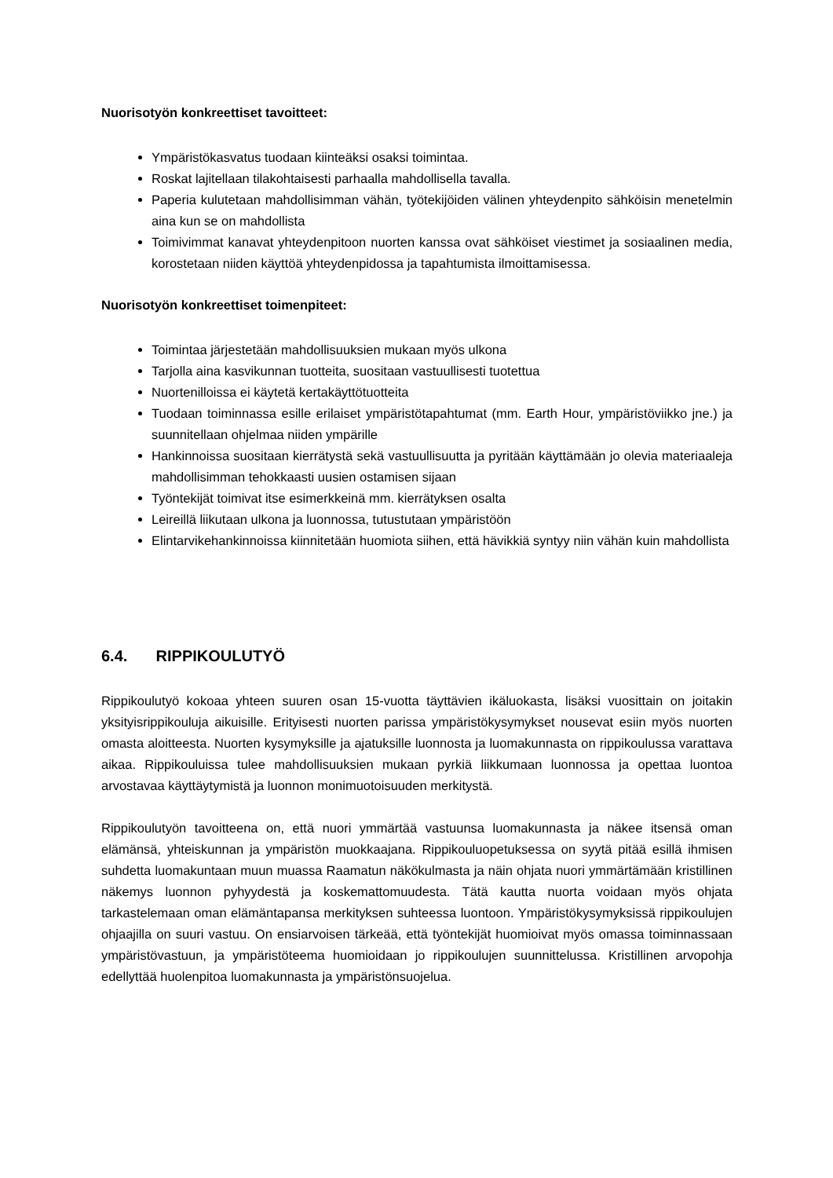Nuorisotyön konkreettiset tavoitteet:
Ympäristökasvatus tuodaan kiinteäksi osaksi toimintaa.
Roskat lajitellaan tilakohtaisesti parhaalla mahdollisella tavalla.
Paperia kulutetaan mahdollisimman vähän, työtekijöiden välinen yhteydenpito sähköisin menetelmin aina kun se on mahdollista
Toimivimmat kanavat yhteydenpitoon nuorten kanssa ovat sähköiset viestimet ja sosiaalinen media, korostetaan niiden käyttöä yhteydenpidossa ja tapahtumista ilmoittamisessa.
Nuorisotyön konkreettiset toimenpiteet:
Toimintaa järjestetään mahdollisuuksien mukaan myös ulkona
Tarjolla aina kasvikunnan tuotteita, suositaan vastuullisesti tuotettua
Nuortenilloissa ei käytetä kertakäyttötuotteita
Tuodaan toiminnassa esille erilaiset ympäristötapahtumat (mm. Earth Hour, ympäristöviikko jne.) ja suunnitellaan ohjelmaa niiden ympärille
Hankinnoissa suositaan kierrätystä sekä vastuullisuutta ja pyritään käyttämään jo olevia materiaaleja mahdollisimman tehokkaasti uusien ostamisen sijaan
Työntekijät toimivat itse esimerkkeinä mm. kierrätyksen osalta
Leireillä liikutaan ulkona ja luonnossa, tutustutaan ympäristöön
Elintarvikehankinnoissa kiinnitetään huomiota siihen, että hävikkiä syntyy niin vähän kuin mahdollista
6.4. RIPPIKOULUTYÖ
Rippikoulutyö kokoaa yhteen suuren osan 15-vuotta täyttävien ikäluokasta, lisäksi vuosittain on joitakin yksityisrippikouluja aikuisille. Erityisesti nuorten parissa ympäristökysymykset nousevat esiin myös nuorten omasta aloitteesta. Nuorten kysymyksille ja ajatuksille luonnosta ja luomakunnasta on rippikoulussa varattava aikaa. Rippikouluissa tulee mahdollisuuksien mukaan pyrkiä liikkumaan luonnossa ja opettaa luontoa arvostavaa käyttäytymistä ja luonnon monimuotoisuuden merkitystä.
Rippikoulutyön tavoitteena on, että nuori ymmärtää vastuunsa luomakunnasta ja näkee itsensä oman elämänsä, yhteiskunnan ja ympäristön muokkaajana. Rippikouluopetuksessa on syytä pitää esillä ihmisen suhdetta luomakuntaan muun muassa Raamatun näkökulmasta ja näin ohjata nuori ymmärtämään kristillinen näkemys luonnon pyhyydestä ja koskemattomuudesta. Tätä kautta nuorta voidaan myös ohjata tarkastelemaan oman elämäntapansa merkityksen suhteessa luontoon. Ympäristökysymyksissä rippikoulujen ohjaajilla on suuri vastuu. On ensiarvoisen tärkeää, että työntekijät huomioivat myös omassa toiminnassaan ympäristövastuun, ja ympäristöteema huomioidaan jo rippikoulujen suunnittelussa. Kristillinen arvopohja edellyttää huolenpitoa luomakunnasta ja ympäristönsuojelua.